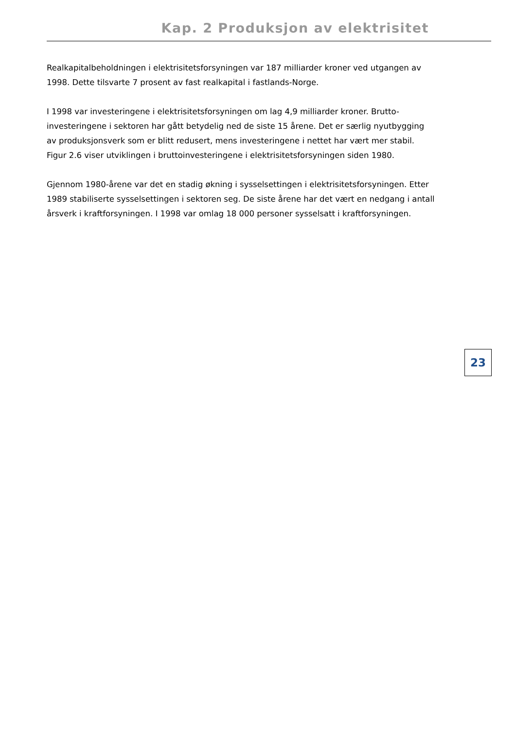Kap. 2 Produksjon av elektrisitet
Realkapitalbeholdningen i elektrisitetsforsyningen var 187 milliarder kroner ved utgangen av 1998. Dette tilsvarte 7 prosent av fast realkapital i fastlands-Norge.
I 1998 var investeringene i elektrisitetsforsyningen om lag 4,9 milliarder kroner. Brutto-investeringene i sektoren har gått betydelig ned de siste 15 årene. Det er særlig nyutbygging av produksjonsverk som er blitt redusert, mens investeringene i nettet har vært mer stabil. Figur 2.6 viser utviklingen i bruttoinvesteringene i elektrisitetsforsyningen siden 1980.
Gjennom 1980-årene var det en stadig økning i sysselsettingen i elektrisitetsforsyningen. Etter 1989 stabiliserte sysselsettingen i sektoren seg. De siste årene har det vært en nedgang i antall årsverk i kraftforsyningen. I 1998 var omlag 18 000 personer sysselsatt i kraftforsyningen.
23